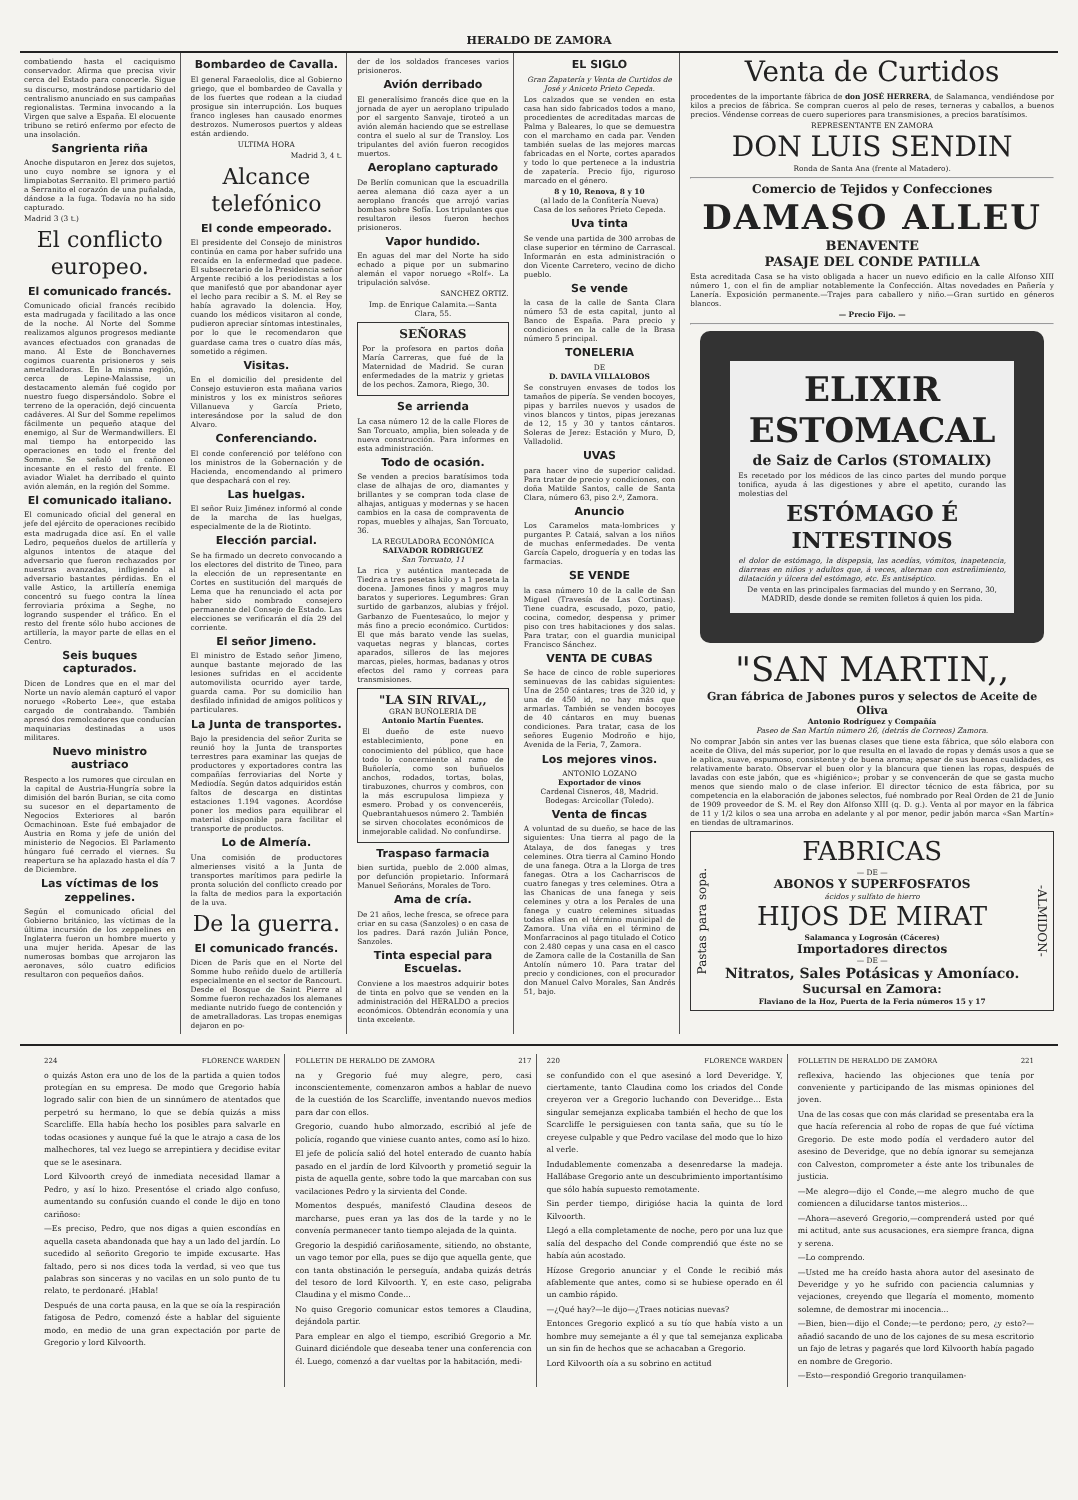HERALDO DE ZAMORA
combatiendo hasta el caciquismo conservador. Afirma que precisa vivir cerca del Estado para conocerle. Sigue su discurso, mostrándose partidario del centralismo anunciado en sus campañas regionalistas. Termina invocando a la Virgen que salve a España. El elocuente tribuno se retiró enfermo por efecto de una insolación.
Sangrienta riña
Anoche disputaron en Jerez dos sujetos, uno cuyo nombre se ignora y el limpiabotas Serranito. El primero partió a Serranito el corazón de una puñalada, dándose a la fuga. Todavía no ha sido capturado.
Madrid 3 (3 t.)
El conflicto europeo.
El comunicado francés.
Comunicado oficial francés recibido esta madrugada y facilitado a las once de la noche. Al Norte del Somme realizamos algunos progresos mediante avances efectuados con granadas de mano. Al Este de Bonchavernes cogimos cuarenta prisioneros y seis ametralladoras. En la misma región, cerca de Lepine-Malassise, un destacamento alemán fué cogido por nuestro fuego dispersándolo. Sobre el terreno de la operación, dejó cincuenta cadáveres. Al Sur del Somme repelimos fácilmente un pequeño ataque del enemigo, al Sur de Wermandwillers. El mal tiempo ha entorpecido las operaciones en todo el frente del Somme. Se señaló un cañoneo incesante en el resto del frente. El aviador Wialet ha derribado el quinto avión alemán, en la región del Somme.
El comunicado italiano.
El comunicado oficial del general en jefe del ejército de operaciones recibido esta madrugada dice así. En el valle Ledro, pequeños duelos de artillería y algunos intentos de ataque del adversario que fueron rechazados por nuestras avanzadas, infligiendo al adversario bastantes pérdidas. En el valle Astico, la artillería enemiga concentró su fuego contra la línea ferroviaria próxima a Seghe, no logrando suspender el tráfico. En el resto del frente sólo hubo acciones de artillería, la mayor parte de ellas en el Centro.
Seis buques capturados.
Dicen de Londres que en el mar del Norte un navío alemán capturó el vapor noruego «Roberto Lee», que estaba cargado de contrabando. También apresó dos remolcadores que conducían maquinarias destinadas a usos militares.
Nuevo ministro austriaco
Respecto a los rumores que circulan en la capital de Austria-Hungría sobre la dimisión del barón Burian, se cita como su sucesor en el departamento de Negocios Exteriores al barón Ocmachinoan. Este fué embajador de Austria en Roma y jefe de unión del ministerio de Negocios. El Parlamento húngaro fué cerrado el viernes. Su reapertura se ha aplazado hasta el día 7 de Diciembre.
Las víctimas de los zeppelines.
Según el comunicado oficial del Gobierno británico, las víctimas de la última incursión de los zeppelines en Inglaterra fueron un hombre muerto y una mujer herida. Apesar de las numerosas bombas que arrojaron las aeronaves, sólo cuatro edificios resultaron con pequeños daños.
Bombardeo de Cavalla.
El general Faraeololis, dice al Gobierno griego, que el bombardeo de Cavalla y de los fuertes que rodean a la ciudad prosigue sin interrupción. Los buques franco ingleses han causado enormes destrozos. Numerosos puertos y aldeas están ardiendo.
ULTIMA HORA
Madrid 3, 4 t.
Alcance telefónico
El conde empeorado.
El presidente del Consejo de ministros continúa en cama por haber sufrido una recaída en la enfermedad que padece. El subsecretario de la Presidencia señor Argente recibió a los periodistas a los que manifestó que por abandonar ayer el lecho para recibir a S. M. el Rey se había agravado la dolencia. Hoy, cuando los médicos visitaron al conde, pudieron apreciar síntomas intestinales, por lo que le recomendaron que guardase cama tres o cuatro días más, sometido a régimen.
Visitas.
En el domicilio del presidente del Consejo estuvieron esta mañana varios ministros y los ex ministros señores Villanueva y García Prieto, interesándose por la salud de don Alvaro.
Conferenciando.
El conde conferenció por teléfono con los ministros de la Gobernación y de Hacienda, encomendando al primero que despachará con el rey.
Las huelgas.
El señor Ruiz Jiménez informó al conde de la marcha de las huelgas, especialmente de la de Riotinto.
Elección parcial.
Se ha firmado un decreto convocando a los electores del distrito de Tineo, para la elección de un representante en Cortes en sustitución del marqués de Lema que ha renunciado el acta por haber sido nombrado consejero permanente del Consejo de Estado. Las elecciones se verificarán el día 29 del corriente.
El señor Jimeno.
El ministro de Estado señor Jimeno, aunque bastante mejorado de las lesiones sufridas en el accidente automovilista ocurrido ayer tarde, guarda cama. Por su domicilio han desfilado infinidad de amigos políticos y particulares.
La Junta de transportes.
Bajo la presidencia del señor Zurita se reunió hoy la Junta de transportes terrestres para examinar las quejas de productores y exportadores contra las compañías ferroviarias del Norte y Mediodía. Según datos adquiridos están faltos de descarga en distintas estaciones 1.194 vagones. Acordóse poner los medios para equilibrar el material disponible para facilitar el transporte de productos.
Lo de Almería.
Una comisión de productores almerienses visitó a la Junta de transportes marítimos para pedirle la pronta solución del conflicto creado por la falta de medios para la exportación de la uva.
De la guerra.
El comunicado francés.
Dicen de París que en el Norte del Somme hubo reñido duelo de artillería especialmente en el sector de Rancourt. Desde el Bosque de Saint Pierre al Somme fueron rechazados los alemanes mediante nutrido fuego de contención y de ametralladoras. Las tropas enemigas dejaron en po-
der de los soldados franceses varios prisioneros.
Avión derribado
El generalísimo francés dice que en la jornada de ayer un aeroplano tripulado por el sargento Sanvaje, tiroteó a un avión alemán haciendo que se estrellase contra el suelo al sur de Transloy. Los tripulantes del avión fueron recogidos muertos.
Aeroplano capturado
De Berlín comunican que la escuadrilla aerea alemana dió caza ayer a un aeroplano francés que arrojó varias bombas sobre Sofía. Los tripulantes que resultaron ilesos fueron hechos prisioneros.
Vapor hundido.
En aguas del mar del Norte ha sido echado a pique por un submarino alemán el vapor noruego «Rolf». La tripulación salvóse.
SANCHEZ ORTIZ.
Imp. de Enrique Calamita.—Santa Clara, 55.
SEÑORAS
Por la profesora en partos doña María Carreras, que fué de la Maternidad de Madrid. Se curan enfermedades de la matriz y grietas de los pechos. Zamora, Riego, 30.
Se arrienda
La casa número 12 de la calle Flores de San Torcuato, amplia, bien soleada y de nueva construcción. Para informes en esta administración.
Todo de ocasión.
Se venden a precios baratísimos toda clase de alhajas de oro, diamantes y brillantes y se compran toda clase de alhajas, antiguas y modernas y se hacen cambios en la casa de compraventa de ropas, muebles y alhajas, San Torcuato, 36.
LA REGULADORA ECONÓMICA
SALVADOR RODRIGUEZ
San Torcuato, 11
La rica y auténtica mantecada de Tiedra a tres pesetas kilo y a 1 peseta la docena. Jamones finos y magros muy baratos y superiores. Legumbres: Gran surtido de garbanzos, alubias y fréjol. Garbanzo de Fuentesaúco, lo mejor y más fino a precio económico. Curtidos: El que más barato vende las suelas, vaquetas negras y blancas, cortes aparados, silleros de las mejores marcas, pieles, hormas, badanas y otros efectos del ramo y correas para transmisiones.
"LA SIN RIVAL,,
GRAN BUÑOLERIA DE
Antonio Martín Fuentes.
El dueño de este nuevo establecimiento, pone en conocimiento del público, que hace todo lo concerniente al ramo de Buñolería, como son buñuelos anchos, rodados, tortas, bolas, tirabuzones, churros y combros, con la más escrupulosa limpieza y esmero. Probad y os convenceréis, Quebrantahuesos número 2. También se sirven chocolates económicos de inmejorable calidad. No confundirse.
Traspaso farmacia
bien surtida, pueblo de 2.000 almas, por defunción propietario. Informará Manuel Señoráns, Morales de Toro.
Ama de cría.
De 21 años, leche fresca, se ofrece para criar en su casa (Sanzoles) o en casa de los padres. Dará razón Julián Ponce, Sanzoles.
Tinta especial para Escuelas.
Conviene a los maestros adquirir botes de tinta en polvo que se venden en la administración del HERALDO a precios económicos. Obtendrán economía y una tinta excelente.
EL SIGLO
Gran Zapatería y Venta de Curtidos de José y Aniceto Prieto Cepeda.
Los calzados que se venden en esta casa han sido fabricados todos a mano, procedientes de acreditadas marcas de Palma y Baleares, lo que se demuestra con el marchamo en cada par. Venden también suelas de las mejores marcas fabricadas en el Norte, cortes aparados y todo lo que pertenece a la industria de zapatería. Precio fijo, riguroso marcado en el género.
8 y 10, Renova, 8 y 10
(al lado de la Confitería Nueva)
Casa de los señores Prieto Cepeda.
Uva tinta
Se vende una partida de 300 arrobas de clase superior en término de Carrascal. Informarán en esta administración o don Vicente Carretero, vecino de dicho pueblo.
Se vende
la casa de la calle de Santa Clara número 53 de esta capital, junto al Banco de España. Para precio y condiciones en la calle de la Brasa número 5 principal.
TONELERIA
DE
D. DAVILA VILLALOBOS
Se construyen envases de todos los tamaños de pipería. Se venden bocoyes, pipas y barriles nuevos y usados de vinos blancos y tintos, pipas jerezanas de 12, 15 y 30 y tantos cántaros. Soleras de Jerez: Estación y Muro, D, Valladolid.
UVAS
para hacer vino de superior calidad. Para tratar de precio y condiciones, con doña Matilde Santos, calle de Santa Clara, número 63, piso 2.º, Zamora.
Anuncio
Los Caramelos mata-lombrices y purgantes P. Cataiá, salvan a los niños de muchas enfermedades. De venta García Capelo, droguería y en todas las farmacias.
SE VENDE
la casa número 10 de la calle de San Miguel (Travesía de Las Cortinas). Tiene cuadra, escusado, pozo, patio, cocina, comedor, despensa y primer piso con tres habitaciones y dos salas. Para tratar, con el guardia municipal Francisco Sánchez.
VENTA DE CUBAS
Se hace de cinco de roble superiores seminuevas de las cabidas siguientes: Una de 250 cántares; tres de 320 id, y una de 450 id, no hay más que armarlas. También se venden bocoyes de 40 cántaros en muy buenas condiciones. Para tratar, casa de los señores Eugenio Modroño e hijo, Avenida de la Feria, 7, Zamora.
Los mejores vinos.
ANTONIO LOZANO
Exportador de vinos
Cardenal Cisneros, 48, Madrid.
Bodegas: Arcicollar (Toledo).
Venta de fincas
A voluntad de su dueño, se hace de las siguientes: Una tierra al pago de la Atalaya, de dos fanegas y tres celemines. Otra tierra al Camino Hondo de una fanega. Otra a la Llorga de tres fanegas. Otra a los Cacharriscos de cuatro fanegas y tres celemines. Otra a las Chanicas de una fanega y seis celemines y otra a los Perales de una fanega y cuatro celemines situadas todas ellas en el término municipal de Zamora. Una viña en el término de Monfarracinos al pago titulado el Cotico con 2.480 cepas y una casa en el casco de Zamora calle de la Costanilla de San Antolín número 10. Para tratar del precio y condiciones, con el procurador don Manuel Calvo Morales, San Andrés 51, bajo.
Venta de Curtidos
procedentes de la importante fábrica de don JOSÉ HERRERA, de Salamanca, vendiéndose por kilos a precios de fábrica. Se compran cueros al pelo de reses, terneras y caballos, a buenos precios. Véndense correas de cuero superiores para transmisiones, a precios baratísimos.
REPRESENTANTE EN ZAMORA
DON LUIS SENDIN
Ronda de Santa Ana (frente al Matadero).
Comercio de Tejidos y Confecciones
DAMASO ALLEU
BENAVENTE
PASAJE DEL CONDE PATILLA
Esta acreditada Casa se ha visto obligada a hacer un nuevo edificio en la calle Alfonso XIII número 1, con el fin de ampliar notablemente la Confección. Altas novedades en Pañería y Lanería. Exposición permanente.—Trajes para caballero y niño.—Gran surtido en géneros blancos.
— Precio Fijo. —
ELIXIR ESTOMACAL
de Saiz de Carlos (STOMALIX)
Es recetado por los médicos de las cinco partes del mundo porque tonifica, ayuda á las digestiones y abre el apetito, curando las molestias del
ESTÓMAGO É INTESTINOS
el dolor de estómago, la dispepsia, las acedías, vómitos, inapetencia, diarreas en niños y adultos que, á veces, alternan con estreñimiento, dilatación y úlcera del estómago, etc. Es antiséptico.
De venta en las principales farmacias del mundo y en Serrano, 30, MADRID, desde donde se remiten folletos á quien los pida.
"SAN MARTIN,,
Gran fábrica de Jabones puros y selectos de Aceite de Oliva
Antonio Rodríguez y Compañía
Paseo de San Martín número 26, (detrás de Correos) Zamora.
No comprar Jabón sin antes ver las buenas clases que tiene esta fábrica, que sólo elabora con aceite de Oliva, del más superior, por lo que resulta en el lavado de ropas y demás usos a que se le aplica, suave, espumoso, consistente y de buena aroma; apesar de sus buenas cualidades, es relativamente barato. Observar el buen olor y la blancura que tienen las ropas, después de lavadas con este jabón, que es «higiénico»; probar y se convencerán de que se gasta mucho menos que siendo malo o de clase inferior. El director técnico de esta fábrica, por su competencia en la elaboración de jabones selectos, fué nombrado por Real Orden de 21 de Junio de 1909 proveedor de S. M. el Rey don Alfonso XIII (q. D. g.). Venta al por mayor en la fábrica de 11 y 1/2 kilos o sea una arroba en adelante y al por menor, pedir jabón marca «San Martín» en tiendas de ultramarinos.
Pastas para sopa.
FABRICAS
— DE —
ABONOS Y SUPERFOSFATOS
ácidos y sulfato de hierro
HIJOS DE MIRAT
Salamanca y Logrosán (Cáceres)
Importadores directos
— DE —
Nitratos, Sales Potásicas y Amoníaco.
Sucursal en Zamora:
Flaviano de la Hoz, Puerta de la Feria números 15 y 17
-ALMIDON-
224 FLORENCE WARDEN
o quizás Aston era uno de los de la partida a quien todos protegían en su empresa. De modo que Gregorio había logrado salir con bien de un sinnúmero de atentados que perpetró su hermano, lo que se debía quizás a miss Scarcliffe. Ella había hecho los posibles para salvarle en todas ocasiones y aunque fué la que le atrajo a casa de los malhechores, tal vez luego se arrepintiera y decidise evitar que se le asesinara.
Lord Kilvoorth creyó de inmediata necesidad llamar a Pedro, y así lo hizo. Presentóse el criado algo confuso, aumentando su confusión cuando el conde le dijo en tono cariñoso:
—Es preciso, Pedro, que nos digas a quien escondías en aquella caseta abandonada que hay a un lado del jardín. Lo sucedido al señorito Gregorio te impide excusarte. Has faltado, pero si nos dices toda la verdad, si veo que tus palabras son sinceras y no vacilas en un solo punto de tu relato, te perdonaré. ¡Habla!
Después de una corta pausa, en la que se oía la respiración fatigosa de Pedro, comenzó éste a hablar del siguiente modo, en medio de una gran expectación por parte de Gregorio y lord Kilvoorth.
FOLLETIN DE HERALDO DE ZAMORA 217
na y Gregorio fué muy alegre, pero, casi inconscientemente, comenzaron ambos a hablar de nuevo de la cuestión de los Scarcliffe, inventando nuevos medios para dar con ellos.
Gregorio, cuando hubo almorzado, escribió al jefe de policía, rogando que viniese cuanto antes, como así lo hizo.
El jefe de policía salió del hotel enterado de cuanto había pasado en el jardín de lord Kilvoorth y prometió seguir la pista de aquella gente, sobre todo la que marcaban con sus vacilaciones Pedro y la sirvienta del Conde.
Momentos después, manifestó Claudina deseos de marcharse, pues eran ya las dos de la tarde y no le convenía permanecer tanto tiempo alejada de la quinta.
Gregorio la despidió cariñosamente, sitiendo, no obstante, un vago temor por ella, pues se dijo que aquella gente, que con tanta obstinación le perseguía, andaba quizás detrás del tesoro de lord Kilvoorth. Y, en este caso, peligraba Claudina y el mismo Conde...
No quiso Gregorio comunicar estos temores a Claudina, dejándola partir.
Para emplear en algo el tiempo, escribió Gregorio a Mr. Guinard diciéndole que deseaba tener una conferencia con él. Luego, comenzó a dar vueltas por la habitación, medi-
220 FLORENCE WARDEN
se confundido con el que asesinó a lord Deveridge. Y, ciertamente, tanto Claudina como los criados del Conde creyeron ver a Gregorio luchando con Deveridge... Esta singular semejanza explicaba también el hecho de que los Scarcliffe le persiguiesen con tanta saña, que su tío le creyese culpable y que Pedro vacilase del modo que lo hizo al verle.
Indudablemente comenzaba a desenredarse la madeja. Hallábase Gregorio ante un descubrimiento importantísimo que sólo había supuesto remotamente.
Sin perder tiempo, dirigióse hacia la quinta de lord Kilvoorth.
Llegó a ella completamente de noche, pero por una luz que salía del despacho del Conde comprendió que éste no se había aún acostado.
Hízose Gregorio anunciar y el Conde le recibió más afablemente que antes, como si se hubiese operado en él un cambio rápido.
—¿Qué hay?—le dijo—¿Traes noticias nuevas?
Entonces Gregorio explicó a su tío que había visto a un hombre muy semejante a él y que tal semejanza explicaba un sin fin de hechos que se achacaban a Gregorio.
Lord Kilvoorth oía a su sobrino en actitud
FOLLETIN DE HERALDO DE ZAMORA 221
reflexiva, haciendo las objeciones que tenía por conveniente y participando de las mismas opiniones del joven.
Una de las cosas que con más claridad se presentaba era la que hacía referencia al robo de ropas de que fué víctima Gregorio. De este modo podía el verdadero autor del asesino de Deveridge, que no debía ignorar su semejanza con Calveston, comprometer a éste ante los tribunales de justicia.
—Me alegro—dijo el Conde,—me alegro mucho de que comiencen a dilucidarse tantos misterios...
—Ahora—aseveró Gregorio,—comprenderá usted por qué mi actitud, ante sus acusaciones, era siempre franca, digna y serena.
—Lo comprendo.
—Usted me ha creído hasta ahora autor del asesinato de Deveridge y yo he sufrido con paciencia calumnias y vejaciones, creyendo que llegaría el momento, momento solemne, de demostrar mi inocencia...
—Bien, bien—dijo el Conde;—te perdono; pero, ¿y esto?—añadió sacando de uno de los cajones de su mesa escritorio un fajo de letras y pagarés que lord Kilvoorth había pagado en nombre de Gregorio.
—Esto—respondió Gregorio tranquilamen-